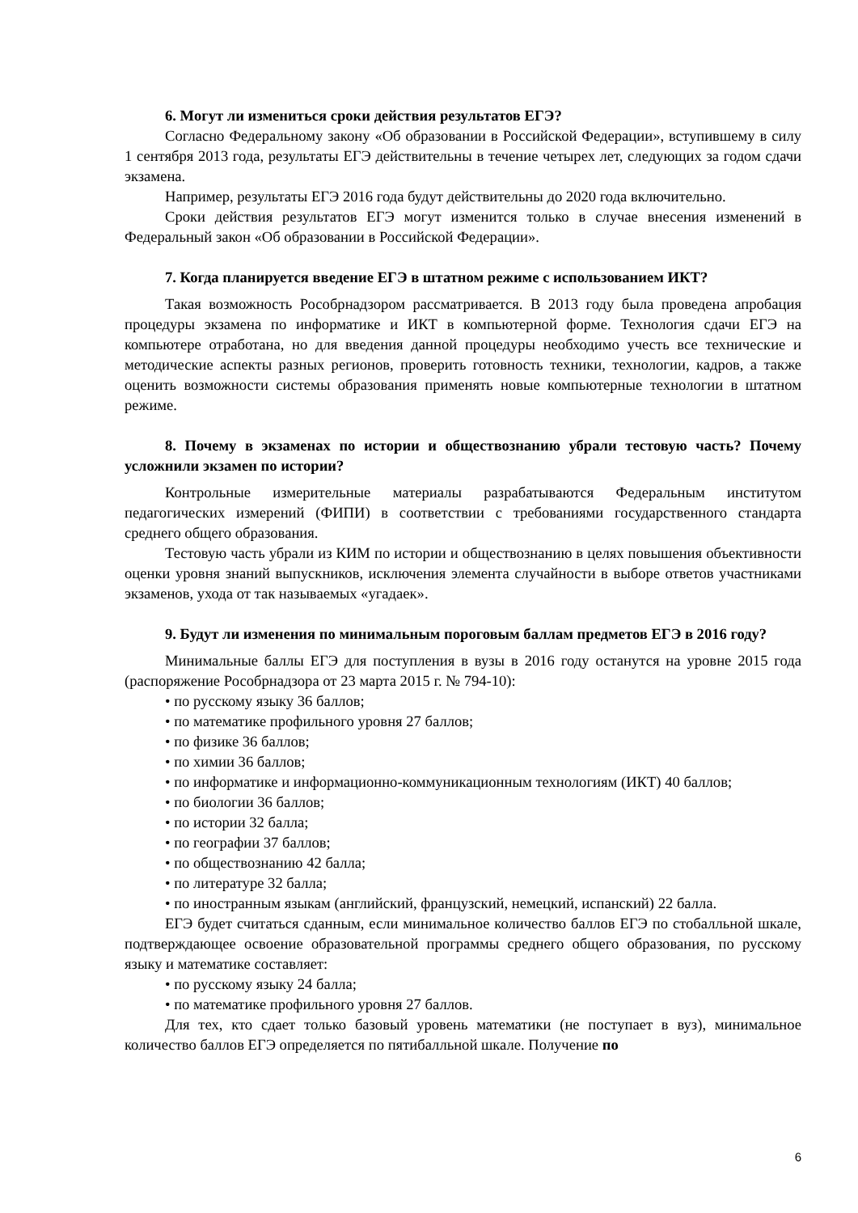6. Могут ли измениться сроки действия результатов ЕГЭ?
Согласно Федеральному закону «Об образовании в Российской Федерации», вступившему в силу 1 сентября 2013 года, результаты ЕГЭ действительны в течение четырех лет, следующих за годом сдачи экзамена.
Например, результаты ЕГЭ 2016 года будут действительны до 2020 года включительно.
Сроки действия результатов ЕГЭ могут изменится только в случае внесения изменений в Федеральный закон «Об образовании в Российской Федерации».
7. Когда планируется введение ЕГЭ в штатном режиме с использованием ИКТ?
Такая возможность Рособрнадзором рассматривается. В 2013 году была проведена апробация процедуры экзамена по информатике и ИКТ в компьютерной форме. Технология сдачи ЕГЭ на компьютере отработана, но для введения данной процедуры необходимо учесть все технические и методические аспекты разных регионов, проверить готовность техники, технологии, кадров, а также оценить возможности системы образования применять новые компьютерные технологии в штатном режиме.
8. Почему в экзаменах по истории и обществознанию убрали тестовую часть? Почему усложнили экзамен по истории?
Контрольные измерительные материалы разрабатываются Федеральным институтом педагогических измерений (ФИПИ) в соответствии с требованиями государственного стандарта среднего общего образования.
Тестовую часть убрали из КИМ по истории и обществознанию в целях повышения объективности оценки уровня знаний выпускников, исключения элемента случайности в выборе ответов участниками экзаменов, ухода от так называемых «угадаек».
9. Будут ли изменения по минимальным пороговым баллам предметов ЕГЭ в 2016 году?
Минимальные баллы ЕГЭ для поступления в вузы в 2016 году останутся на уровне 2015 года (распоряжение Рособрнадзора от 23 марта 2015 г. № 794-10):
• по русскому языку 36 баллов;
• по математике профильного уровня 27 баллов;
• по физике 36 баллов;
• по химии 36 баллов;
• по информатике и информационно-коммуникационным технологиям (ИКТ) 40 баллов;
• по биологии 36 баллов;
• по истории 32 балла;
• по географии 37 баллов;
• по обществознанию 42 балла;
• по литературе 32 балла;
• по иностранным языкам (английский, французский, немецкий, испанский) 22 балла.
ЕГЭ будет считаться сданным, если минимальное количество баллов ЕГЭ по стобалльной шкале, подтверждающее освоение образовательной программы среднего общего образования, по русскому языку и математике составляет:
• по русскому языку 24 балла;
• по математике профильного уровня 27 баллов.
Для тех, кто сдает только базовый уровень математики (не поступает в вуз), минимальное количество баллов ЕГЭ определяется по пятибалльной шкале. Получение по
6